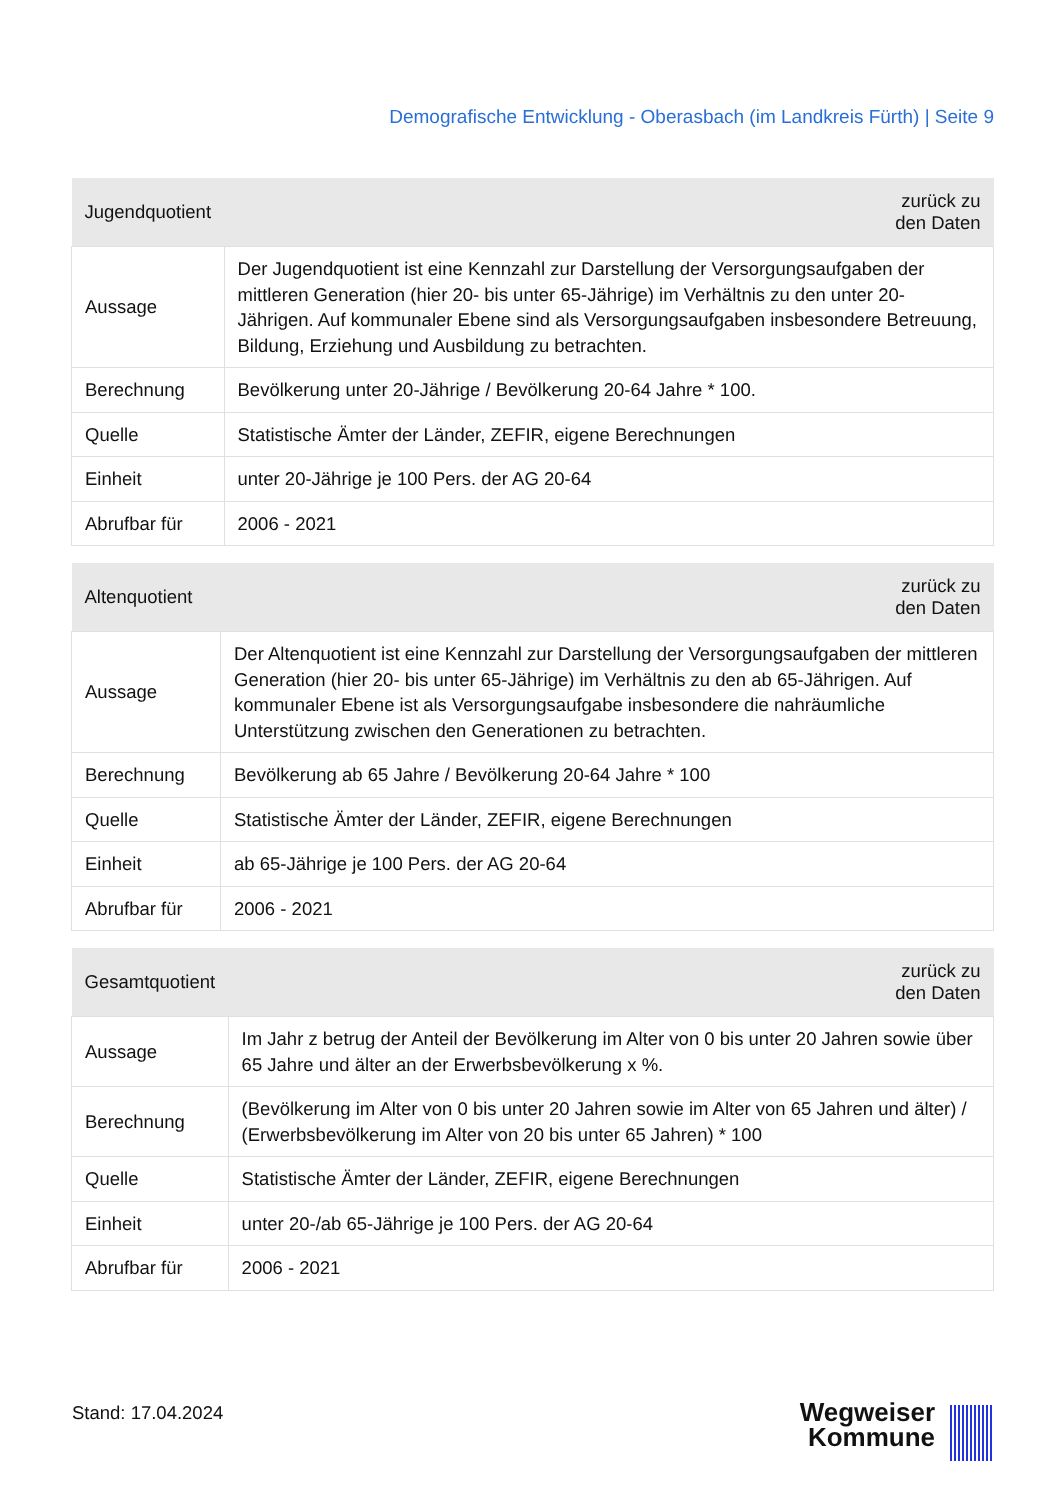Demografische Entwicklung - Oberasbach (im Landkreis Fürth) | Seite 9
| Jugendquotient | zurück zu den Daten |
| --- | --- |
| Aussage | Der Jugendquotient ist eine Kennzahl zur Darstellung der Versorgungsaufgaben der mittleren Generation (hier 20- bis unter 65-Jährige) im Verhältnis zu den unter 20-Jährigen. Auf kommunaler Ebene sind als Versorgungsaufgaben insbesondere Betreuung, Bildung, Erziehung und Ausbildung zu betrachten. |
| Berechnung | Bevölkerung unter 20-Jährige / Bevölkerung 20-64 Jahre * 100. |
| Quelle | Statistische Ämter der Länder, ZEFIR, eigene Berechnungen |
| Einheit | unter 20-Jährige je 100 Pers. der AG 20-64 |
| Abrufbar für | 2006 - 2021 |
| Altenquotient | zurück zu den Daten |
| --- | --- |
| Aussage | Der Altenquotient ist eine Kennzahl zur Darstellung der Versorgungsaufgaben der mittleren Generation (hier 20- bis unter 65-Jährige) im Verhältnis zu den ab 65-Jährigen. Auf kommunaler Ebene ist als Versorgungsaufgabe insbesondere die nahräumliche Unterstützung zwischen den Generationen zu betrachten. |
| Berechnung | Bevölkerung ab 65 Jahre / Bevölkerung 20-64 Jahre * 100 |
| Quelle | Statistische Ämter der Länder, ZEFIR, eigene Berechnungen |
| Einheit | ab 65-Jährige je 100 Pers. der AG 20-64 |
| Abrufbar für | 2006 - 2021 |
| Gesamtquotient | zurück zu den Daten |
| --- | --- |
| Aussage | Im Jahr z betrug der Anteil der Bevölkerung im Alter von 0 bis unter 20 Jahren sowie über 65 Jahre und älter an der Erwerbsbevölkerung x %. |
| Berechnung | (Bevölkerung im Alter von 0 bis unter 20 Jahren sowie im Alter von 65 Jahren und älter) / (Erwerbsbevölkerung im Alter von 20 bis unter 65 Jahren) * 100 |
| Quelle | Statistische Ämter der Länder, ZEFIR, eigene Berechnungen |
| Einheit | unter 20-/ab 65-Jährige je 100 Pers. der AG 20-64 |
| Abrufbar für | 2006 - 2021 |
Stand: 17.04.2024
Wegweiser
Kommune